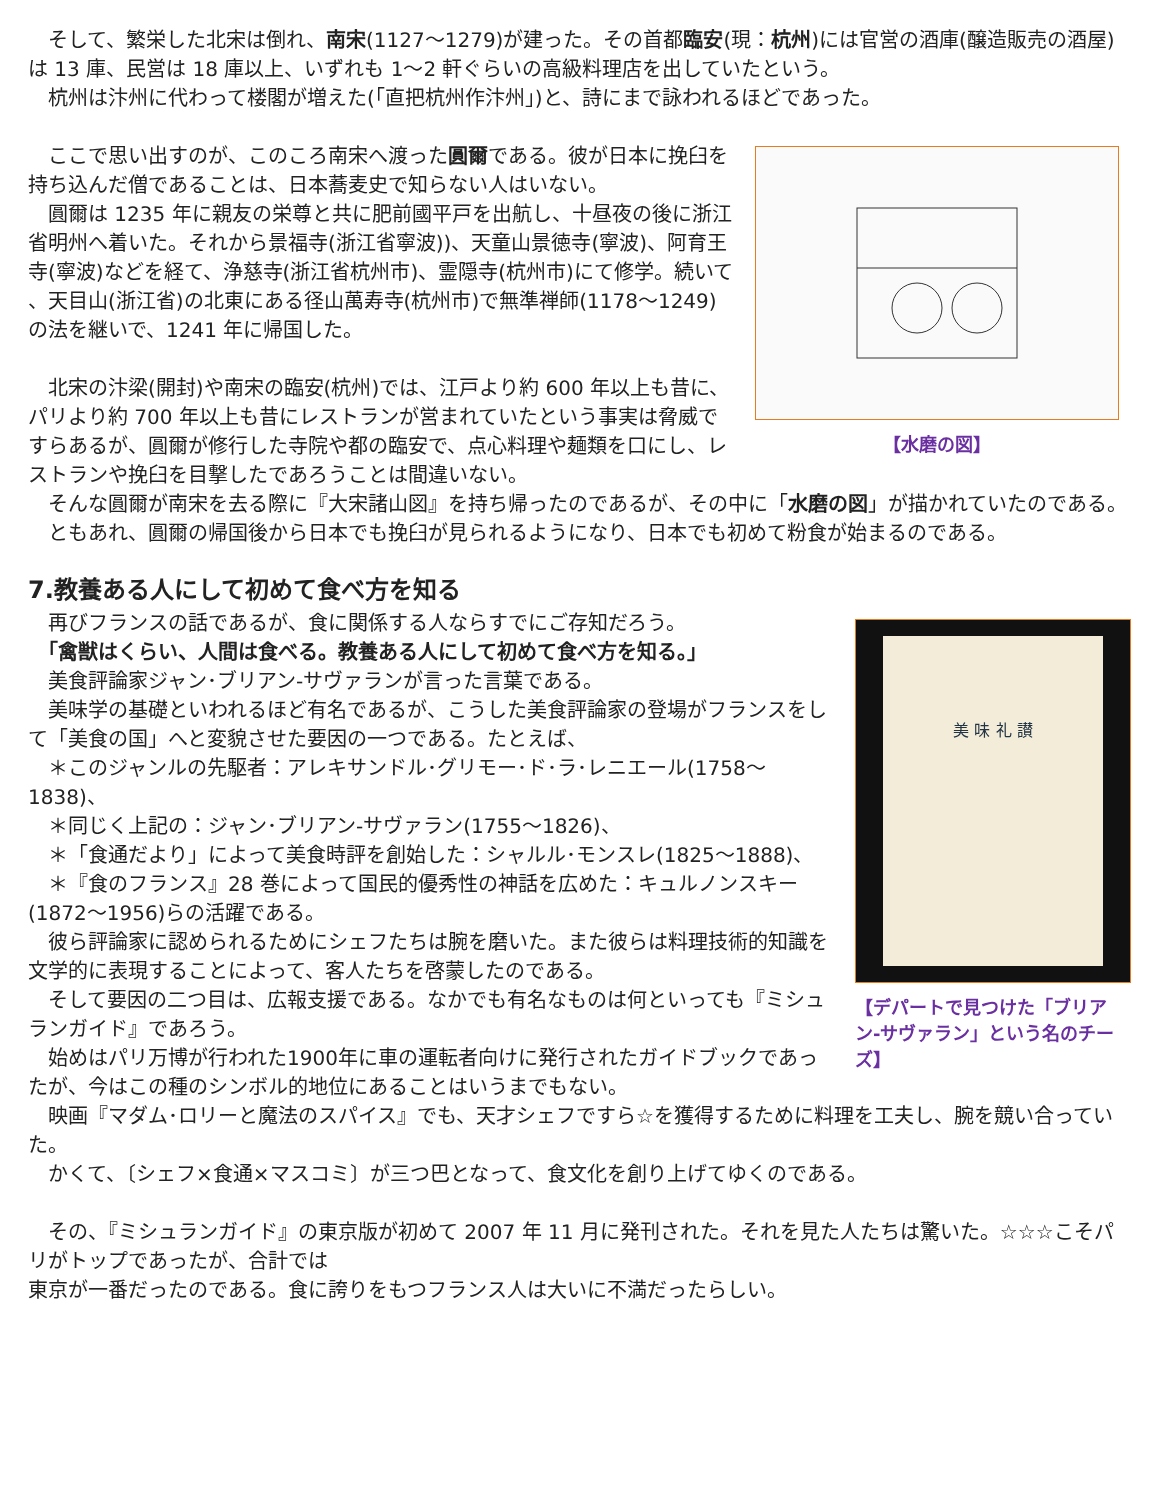そして、繁栄した北宋は倒れ、南宋(1127～1279)が建った。その首都臨安(現：杭州)には官営の酒庫(醸造販売の酒屋)は 13 庫、民営は 18 庫以上、いずれも 1～2 軒ぐらいの高級料理店を出していたという。
　杭州は汴州に代わって楼閣が増えた(「直把杭州作汴州」)と、詩にまで詠われるほどであった。
【水磨の図】
　ここで思い出すのが、このころ南宋へ渡った圓爾である。彼が日本に挽臼を持ち込んだ僧であることは、日本蕎麦史で知らない人はいない。
　圓爾は 1235 年に親友の栄尊と共に肥前國平戸を出航し、十昼夜の後に浙江省明州へ着いた。それから景福寺(浙江省寧波))、天童山景徳寺(寧波)、阿育王寺(寧波)などを経て、浄慈寺(浙江省杭州市)、霊隠寺(杭州市)にて修学。続いて 、天目山(浙江省)の北東にある径山萬寿寺(杭州市)で無準禅師(1178～1249)の法を継いで、1241 年に帰国した。
　北宋の汴梁(開封)や南宋の臨安(杭州)では、江戸より約 600 年以上も昔に、パリより約 700 年以上も昔にレストランが営まれていたという事実は脅威ですらあるが、圓爾が修行した寺院や都の臨安で、点心料理や麺類を口にし、レストランや挽臼を目撃したであろうことは間違いない。
　そんな圓爾が南宋を去る際に『大宋諸山図』を持ち帰ったのであるが、その中に「水磨の図」が描かれていたのである。
　ともあれ、圓爾の帰国後から日本でも挽臼が見られるようになり、日本でも初めて粉食が始まるのである。
7.教養ある人にして初めて食べ方を知る
美 味 礼 讃
【デパートで見つけた「ブリアン-サヴァラン」という名のチーズ】
　再びフランスの話であるが、食に関係する人ならすでにご存知だろう。
　「禽獣はくらい、人間は食べる。教養ある人にして初めて食べ方を知る。」
　美食評論家ジャン･ブリアン-サヴァランが言った言葉である。
　美味学の基礎といわれるほど有名であるが、こうした美食評論家の登場がフランスをして「美食の国」へと変貌させた要因の一つである。たとえば、
　＊このジャンルの先駆者：アレキサンドル･グリモー･ド･ラ･レニエール(1758～1838)、
　＊同じく上記の：ジャン･ブリアン-サヴァラン(1755～1826)、
　＊「食通だより」によって美食時評を創始した：シャルル･モンスレ(1825～1888)、
　＊『食のフランス』28 巻によって国民的優秀性の神話を広めた：キュルノンスキー(1872～1956)らの活躍である。
　彼ら評論家に認められるためにシェフたちは腕を磨いた。また彼らは料理技術的知識を文学的に表現することによって、客人たちを啓蒙したのである。
　そして要因の二つ目は、広報支援である。なかでも有名なものは何といっても『ミシュランガイド』であろう。
　始めはパリ万博が行われた1900年に車の運転者向けに発行されたガイドブックであったが、今はこの種のシンボル的地位にあることはいうまでもない。
　映画『マダム･ロリーと魔法のスパイス』でも、天才シェフですら☆を獲得するために料理を工夫し、腕を競い合っていた。
　かくて、〔シェフ×食通×マスコミ〕が三つ巴となって、食文化を創り上げてゆくのである。
　その、『ミシュランガイド』の東京版が初めて 2007 年 11 月に発刊された。それを見た人たちは驚いた。☆☆☆こそパリがトップであったが、合計では
東京が一番だったのである。食に誇りをもつフランス人は大いに不満だったらしい。